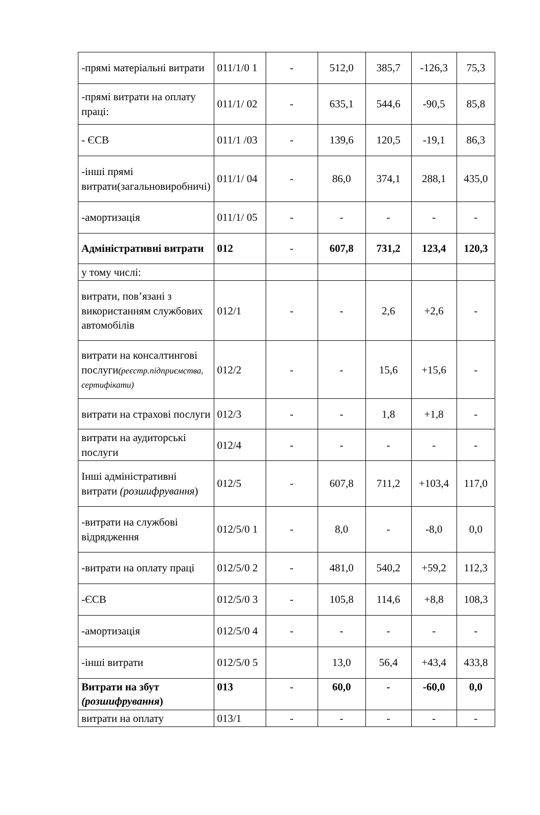| -прямі матеріальні витрати | 011/1/0 1 | - | 512,0 | 385,7 | -126,3 | 75,3 |
| -прямі витрати на оплату праці: | 011/1/ 02 | - | 635,1 | 544,6 | -90,5 | 85,8 |
| - ЄСВ | 011/1 /03 | - | 139,6 | 120,5 | -19,1 | 86,3 |
| -інші прямі витрати(загальновиробничі) | 011/1/ 04 | - | 86,0 | 374,1 | 288,1 | 435,0 |
| -амортизація | 011/1/ 05 | - | - | - | - | - |
| Адміністративні витрати | 012 | - | 607,8 | 731,2 | 123,4 | 120,3 |
| у тому числі: | | | | | | |
| витрати, пов’язані з використанням службових автомобілів | 012/1 | - | - | 2,6 | +2,6 | - |
| витрати на консалтингові послуги (реєстр.підприємства, сертифікати) | 012/2 | - | - | 15,6 | +15,6 | - |
| витрати на страхові послуги | 012/3 | - | - | 1,8 | +1,8 | - |
| витрати на аудиторські послуги | 012/4 | - | - | - | - | - |
| Інші адміністративні витрати (розшифрування ) | 012/5 | - | 607,8 | 711,2 | +103,4 | 117,0 |
| -витрати на службові відрядження | 012/5/0 1 | - | 8,0 | - | -8,0 | 0,0 |
| -витрати на оплату праці | 012/5/0 2 | - | 481,0 | 540,2 | +59,2 | 112,3 |
| -ЄСВ | 012/5/0 3 | - | 105,8 | 114,6 | +8,8 | 108,3 |
| -амортизація | 012/5/0 4 | - | - | - | - | - |
| -інші витрати | 012/5/0 5 | | 13,0 | 56,4 | +43,4 | 433,8 |
| Витрати на збут (розшифрування ) | 013 | - | 60,0 | - | -60,0 | 0,0 |
| витрати на оплату | 013/1 | - | - | - | - | - |